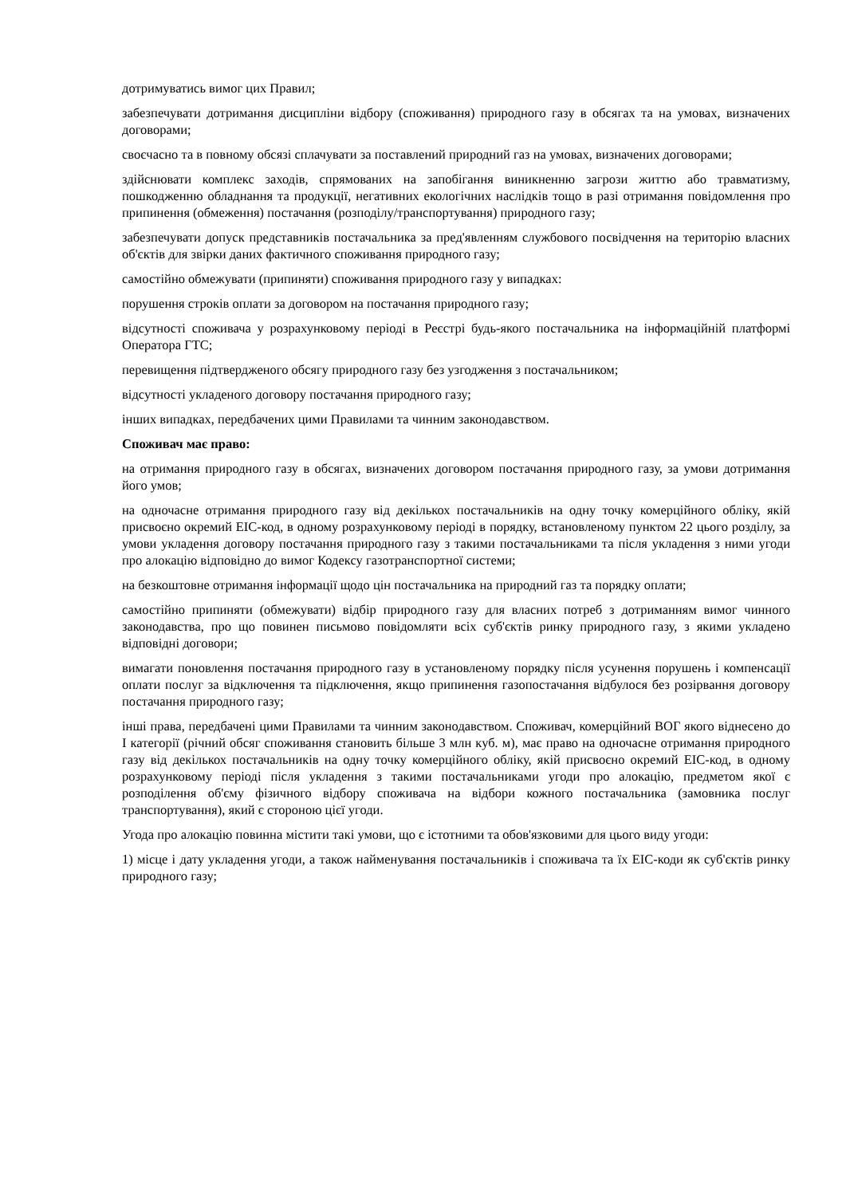дотримуватись вимог цих Правил;
забезпечувати дотримання дисципліни відбору (споживання) природного газу в обсягах та на умовах, визначених договорами;
своєчасно та в повному обсязі сплачувати за поставлений природний газ на умовах, визначених договорами;
здійснювати комплекс заходів, спрямованих на запобігання виникненню загрози життю або травматизму, пошкодженню обладнання та продукції, негативних екологічних наслідків тощо в разі отримання повідомлення про припинення (обмеження) постачання (розподілу/транспортування) природного газу;
забезпечувати допуск представників постачальника за пред'явленням службового посвідчення на територію власних об'єктів для звірки даних фактичного споживання природного газу;
самостійно обмежувати (припиняти) споживання природного газу у випадках:
порушення строків оплати за договором на постачання природного газу;
відсутності споживача у розрахунковому періоді в Реєстрі будь-якого постачальника на інформаційній платформі Оператора ГТС;
перевищення підтвердженого обсягу природного газу без узгодження з постачальником;
відсутності укладеного договору постачання природного газу;
інших випадках, передбачених цими Правилами та чинним законодавством.
Споживач має право:
на отримання природного газу в обсягах, визначених договором постачання природного газу, за умови дотримання його умов;
на одночасне отримання природного газу від декількох постачальників на одну точку комерційного обліку, якій присвоєно окремий ЕІС-код, в одному розрахунковому періоді в порядку, встановленому пунктом 22 цього розділу, за умови укладення договору постачання природного газу з такими постачальниками та після укладення з ними угоди про алокацію відповідно до вимог Кодексу газотранспортної системи;
на безкоштовне отримання інформації щодо цін постачальника на природний газ та порядку оплати;
самостійно припиняти (обмежувати) відбір природного газу для власних потреб з дотриманням вимог чинного законодавства, про що повинен письмово повідомляти всіх суб'єктів ринку природного газу, з якими укладено відповідні договори;
вимагати поновлення постачання природного газу в установленому порядку після усунення порушень і компенсації оплати послуг за відключення та підключення, якщо припинення газопостачання відбулося без розірвання договору постачання природного газу;
інші права, передбачені цими Правилами та чинним законодавством. Споживач, комерційний ВОГ якого віднесено до I категорії (річний обсяг споживання становить більше 3 млн куб. м), має право на одночасне отримання природного газу від декількох постачальників на одну точку комерційного обліку, якій присвоєно окремий ЕІС-код, в одному розрахунковому періоді після укладення з такими постачальниками угоди про алокацію, предметом якої є розподілення об'єму фізичного відбору споживача на відбори кожного постачальника (замовника послуг транспортування), який є стороною цієї угоди.
Угода про алокацію повинна містити такі умови, що є істотними та обов'язковими для цього виду угоди:
1) місце і дату укладення угоди, а також найменування постачальників і споживача та їх ЕІС-коди як суб'єктів ринку природного газу;